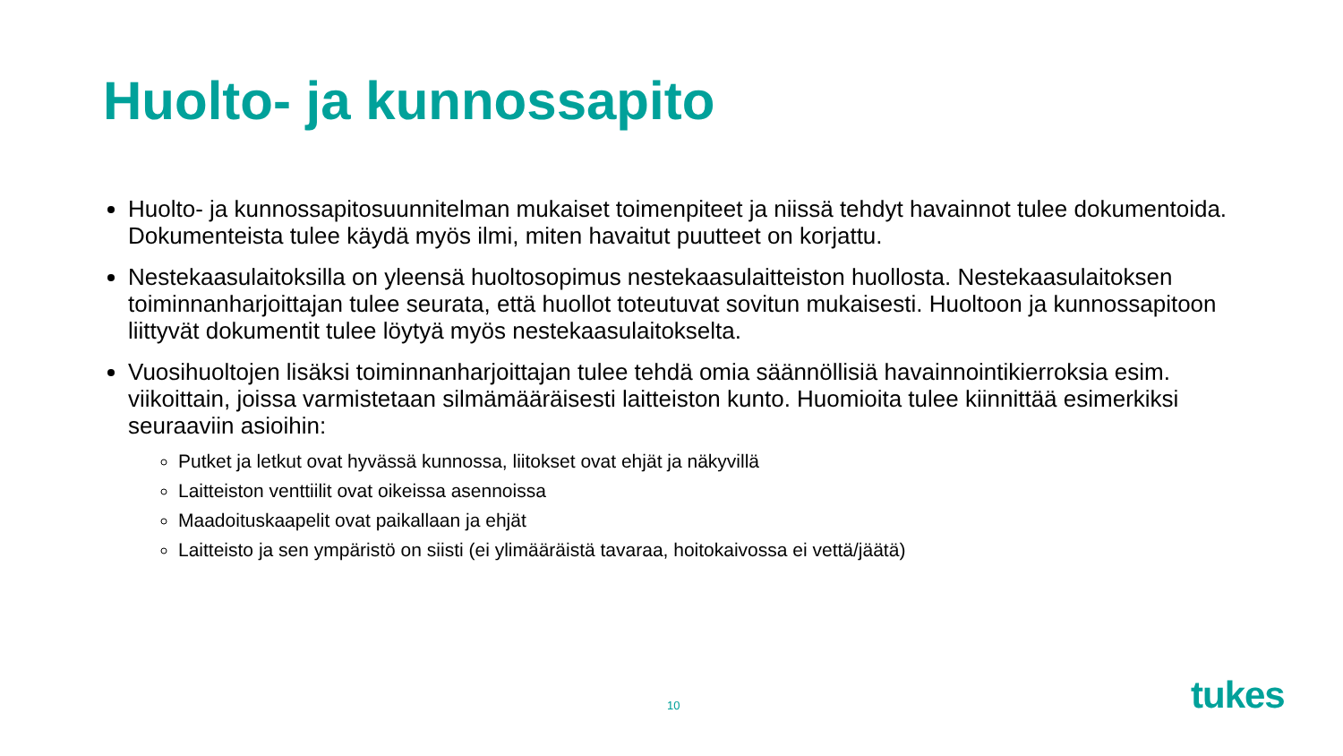Huolto- ja kunnossapito
Huolto- ja kunnossapitosuunnitelman mukaiset toimenpiteet ja niissä tehdyt havainnot tulee dokumentoida. Dokumenteista tulee käydä myös ilmi, miten havaitut puutteet on korjattu.
Nestekaasulaitoksilla on yleensä huoltosopimus nestekaasulaitteiston huollosta. Nestekaasulaitoksen toiminnanharjoittajan tulee seurata, että huollot toteutuvat sovitun mukaisesti. Huoltoon ja kunnossapitoon liittyvät dokumentit tulee löytyä myös nestekaasulaitokselta.
Vuosihuoltojen lisäksi toiminnanharjoittajan tulee tehdä omia säännöllisiä havainnointikierroksia esim. viikoittain, joissa varmistetaan silmämääräisesti laitteiston kunto. Huomioita tulee kiinnittää esimerkiksi seuraaviin asioihin:
Putket ja letkut ovat hyvässä kunnossa, liitokset ovat ehjät ja näkyvillä
Laitteiston venttiilit ovat oikeissa asennoissa
Maadoituskaapelit ovat paikallaan ja ehjät
Laitteisto ja sen ympäristö on siisti (ei ylimääräistä tavaraa, hoitokaivossa ei vettä/jäätä)
10 tukes